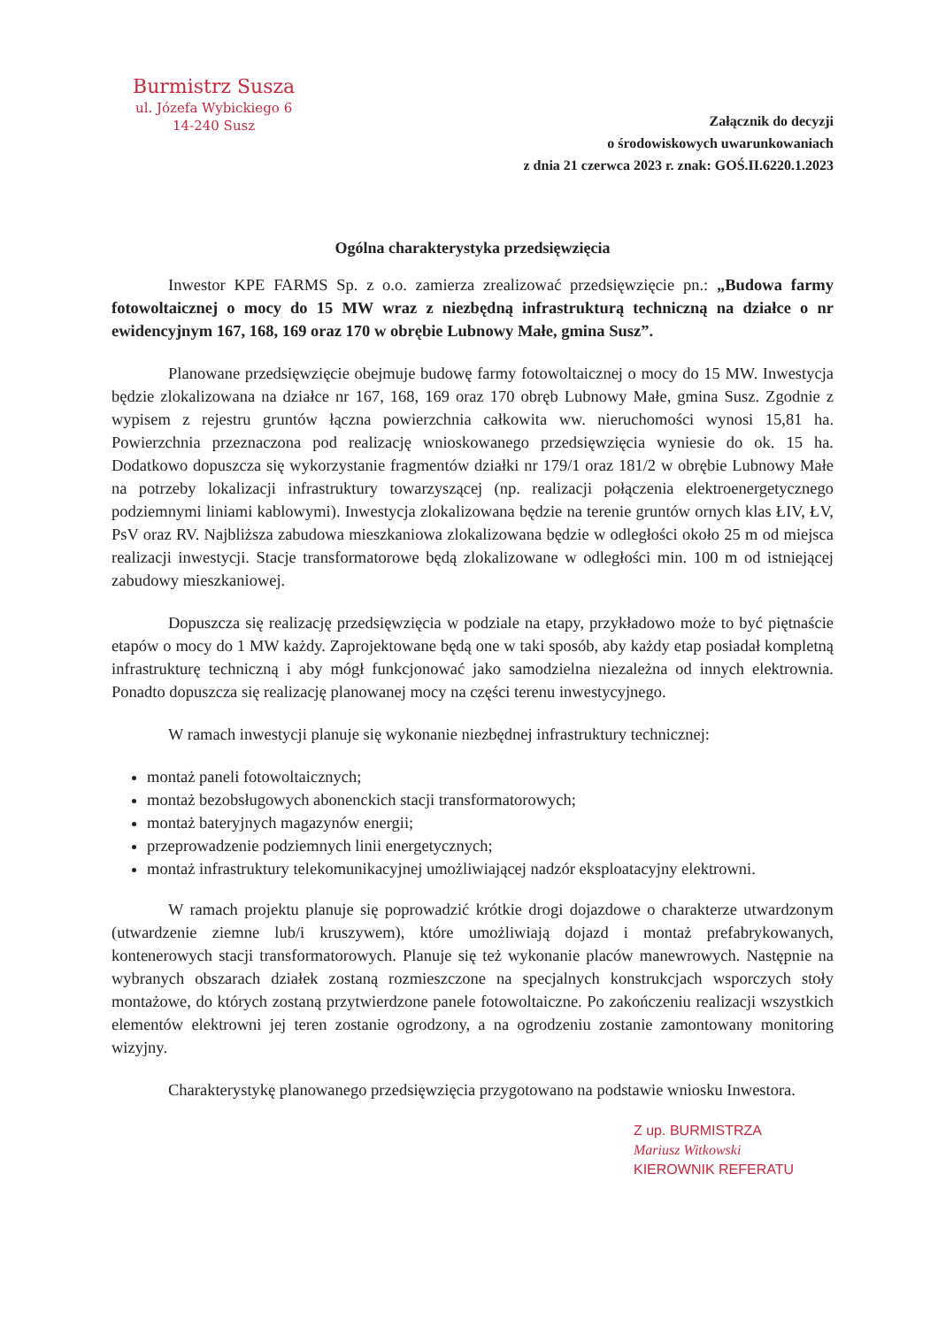Burmistrz Susza
ul. Józefa Wybickiego 6
14-240 Susz
Załącznik do decyzji
o środowiskowych uwarunkowaniach
z dnia 21 czerwca 2023 r. znak: GOŚ.II.6220.1.2023
Ogólna charakterystyka przedsięwzięcia
Inwestor KPE FARMS Sp. z o.o. zamierza zrealizować przedsięwzięcie pn.: „Budowa farmy fotowoltaicznej o mocy do 15 MW wraz z niezbędną infrastrukturą techniczną na działce o nr ewidencyjnym 167, 168, 169 oraz 170 w obrębie Lubnowy Małe, gmina Susz”.
Planowane przedsięwzięcie obejmuje budowę farmy fotowoltaicznej o mocy do 15 MW. Inwestycja będzie zlokalizowana na działce nr 167, 168, 169 oraz 170 obręb Lubnowy Małe, gmina Susz. Zgodnie z wypisem z rejestru gruntów łączna powierzchnia całkowita ww. nieruchomości wynosi 15,81 ha. Powierzchnia przeznaczona pod realizację wnioskowanego przedsięwzięcia wyniesie do ok. 15 ha. Dodatkowo dopuszcza się wykorzystanie fragmentów działki nr 179/1 oraz 181/2 w obrębie Lubnowy Małe na potrzeby lokalizacji infrastruktury towarzyszącej (np. realizacji połączenia elektroenergetycznego podziemnymi liniami kablowymi). Inwestycja zlokalizowana będzie na terenie gruntów ornych klas ŁIV, ŁV, PsV oraz RV. Najbliższa zabudowa mieszkaniowa zlokalizowana będzie w odległości około 25 m od miejsca realizacji inwestycji. Stacje transformatorowe będą zlokalizowane w odległości min. 100 m od istniejącej zabudowy mieszkaniowej.
Dopuszcza się realizację przedsięwzięcia w podziale na etapy, przykładowo może to być piętnaście etapów o mocy do 1 MW każdy. Zaprojektowane będą one w taki sposób, aby każdy etap posiadał kompletną infrastrukturę techniczną i aby mógł funkcjonować jako samodzielna niezależna od innych elektrownia. Ponadto dopuszcza się realizację planowanej mocy na części terenu inwestycyjnego.
W ramach inwestycji planuje się wykonanie niezbędnej infrastruktury technicznej:
montaż paneli fotowoltaicznych;
montaż bezobsługowych abonenckich stacji transformatorowych;
montaż bateryjnych magazynów energii;
przeprowadzenie podziemnych linii energetycznych;
montaż infrastruktury telekomunikacyjnej umożliwiającej nadzór eksploatacyjny elektrowni.
W ramach projektu planuje się poprowadzić krótkie drogi dojazdowe o charakterze utwardzonym (utwardzenie ziemne lub/i kruszywem), które umożliwiają dojazd i montaż prefabrykowanych, kontenerowych stacji transformatorowych. Planuje się też wykonanie placów manewrowych. Następnie na wybranych obszarach działek zostaną rozmieszczone na specjalnych konstrukcjach wsporczych stoły montażowe, do których zostaną przytwierdzone panele fotowoltaiczne. Po zakończeniu realizacji wszystkich elementów elektrowni jej teren zostanie ogrodzony, a na ogrodzeniu zostanie zamontowany monitoring wizyjny.
Charakterystykę planowanego przedsięwzięcia przygotowano na podstawie wniosku Inwestora.
Z up. BURMISTRZA
Mariusz Witkowski
KIEROWNIK REFERATU